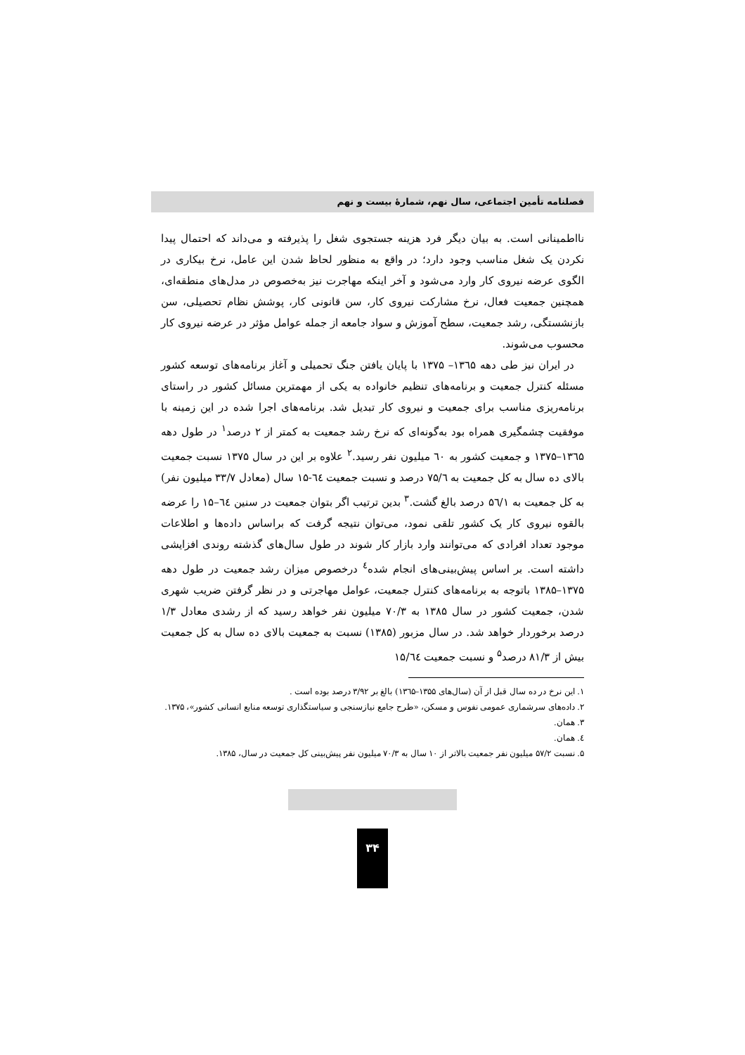فصلنامه تأمین اجتماعی، سال نهم، شمارهٔ بیست و نهم
نااطمینانی است. به بیان دیگر فرد هزینه جستجوی شغل را پذیرفته و می‌داند که احتمال پیدا نکردن یک شغل مناسب وجود دارد؛ در واقع به منظور لحاظ شدن این عامل، نرخ بیکاری در الگوی عرضه نیروی کار وارد می‌شود و آخر اینکه مهاجرت نیز به‌خصوص در مدل‌های منطقه‌ای، همچنین جمعیت فعال، نرخ مشارکت نیروی کار، سن قانونی کار، پوشش نظام تحصیلی، سن بازنشستگی، رشد جمعیت، سطح آموزش و سواد جامعه از جمله عوامل مؤثر در عرضه نیروی کار محسوب می‌شوند.
در ایران نیز طی دهه ۱۳٦۵– ۱۳۷۵ با پایان یافتن جنگ تحمیلی و آغاز برنامه‌های توسعه کشور مسئله کنترل جمعیت و برنامه‌های تنظیم خانواده به یکی از مهمترین مسائل کشور در راستای برنامه‌ریزی مناسب برای جمعیت و نیروی کار تبدیل شد. برنامه‌های اجرا شده در این زمینه با موفقیت چشمگیری همراه بود به‌گونه‌ای که نرخ رشد جمعیت به کمتر از ۲ درصد<sup>۱</sup> در طول دهه ۱۳٦۵–۱۳۷۵ و جمعیت کشور به ٦۰ میلیون نفر رسید.<sup>۲</sup> علاوه بر این در سال ۱۳۷۵ نسبت جمعیت بالای ده سال به کل جمعیت به ۷۵/٦ درصد و نسبت جمعیت ٦٤-۱۵ سال (معادل ۳۳/۷ میلیون نفر) به کل جمعیت به ۵٦/۱ درصد بالغ گشت.<sup>۳</sup> بدین ترتیب اگر بتوان جمعیت در سنین ٦٤–۱۵ را عرضه بالقوه نیروی کار یک کشور تلقی نمود، می‌توان نتیجه گرفت که براساس داده‌ها و اطلاعات موجود تعداد افرادی که می‌توانند وارد بازار کار شوند در طول سال‌های گذشته روندی افزایشی داشته است. بر اساس پیش‌بینی‌های انجام شده<sup>٤</sup> درخصوص میزان رشد جمعیت در طول دهه ۱۳۷۵–۱۳۸۵ باتوجه به برنامه‌های کنترل جمعیت، عوامل مهاجرتی و در نظر گرفتن ضریب شهری شدن، جمعیت کشور در سال ۱۳۸۵ به ۷۰/۳ میلیون نفر خواهد رسید که از رشدی معادل ۱/۳ درصد برخوردار خواهد شد. در سال مزبور (۱۳۸۵) نسبت به جمعیت بالای ده سال به کل جمعیت بیش از ۸۱/۳ درصد<sup>۵</sup> و نسبت جمعیت ۱۵/٦٤
۱. این نرخ در ده سال قبل از آن (سال‌های ۱۳۵۵–۱۳٦۵) بالغ بر ۳/۹۲ درصد بوده است .
۲. داده‌های سرشماری عمومی نفوس و مسکن، «طرح جامع نیازسنجی و سیاستگذاری توسعه منابع انسانی کشور»، ۱۳۷۵.
۳. همان.
٤. همان.
۵. نسبت ۵۷/۲ میلیون نفر جمعیت بالاتر از ۱۰ سال به ۷۰/۳ میلیون نفر پیش‌بینی کل جمعیت در سال، ۱۳۸۵.
۳۴